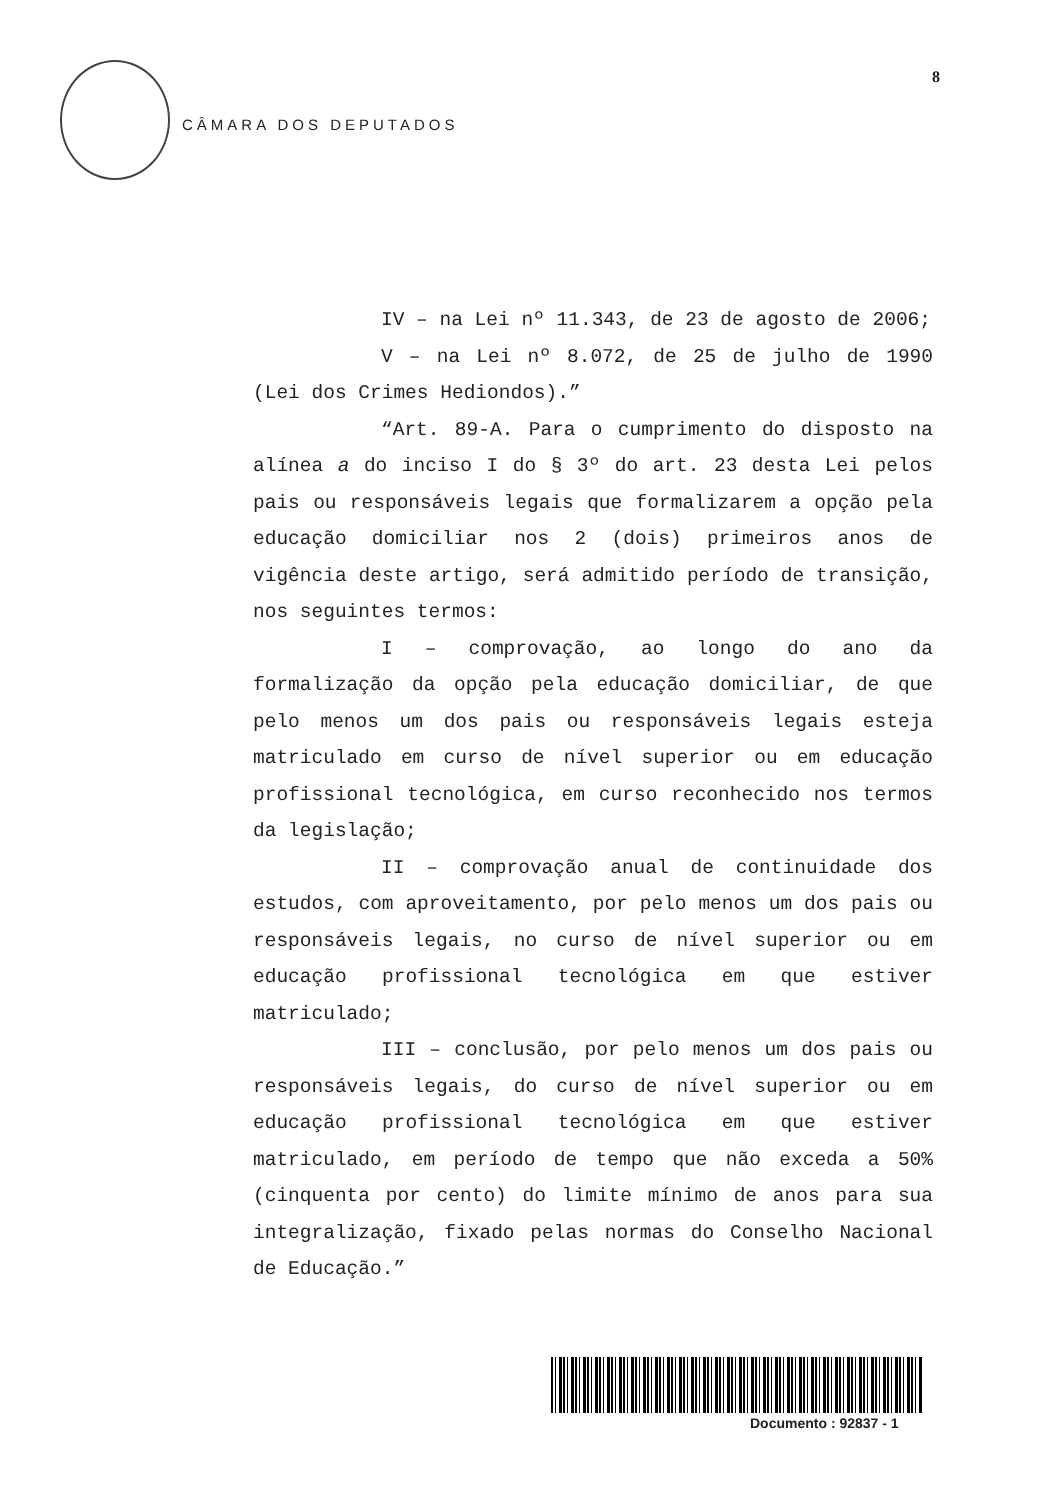CÂMARA DOS DEPUTADOS
8
IV – na Lei nº 11.343, de 23 de agosto de 2006;
V – na Lei nº 8.072, de 25 de julho de 1990 (Lei dos Crimes Hediondos).”
“Art. 89-A. Para o cumprimento do disposto na alínea a do inciso I do § 3º do art. 23 desta Lei pelos pais ou responsáveis legais que formalizarem a opção pela educação domiciliar nos 2 (dois) primeiros anos de vigência deste artigo, será admitido período de transição, nos seguintes termos:
I – comprovação, ao longo do ano da formalização da opção pela educação domiciliar, de que pelo menos um dos pais ou responsáveis legais esteja matriculado em curso de nível superior ou em educação profissional tecnológica, em curso reconhecido nos termos da legislação;
II – comprovação anual de continuidade dos estudos, com aproveitamento, por pelo menos um dos pais ou responsáveis legais, no curso de nível superior ou em educação profissional tecnológica em que estiver matriculado;
III – conclusão, por pelo menos um dos pais ou responsáveis legais, do curso de nível superior ou em educação profissional tecnológica em que estiver matriculado, em período de tempo que não exceda a 50% (cinquenta por cento) do limite mínimo de anos para sua integralização, fixado pelas normas do Conselho Nacional de Educação.”
Documento : 92837 - 1